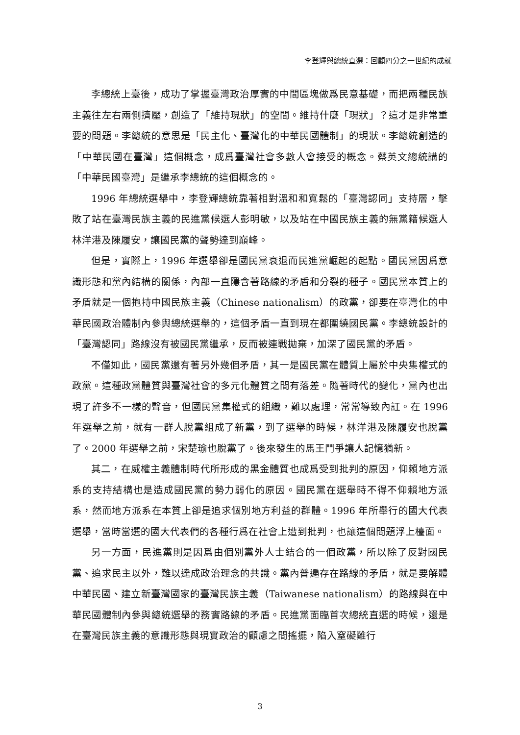李登輝與總統直選：回顧四分之一世紀的成就
李總統上臺後，成功了掌握臺灣政治厚實的中間區塊做爲民意基礎，而把兩種民族主義往左右兩側擠壓，創造了「維持現狀」的空間。維持什麼「現狀」？這才是非常重要的問題。李總統的意思是「民主化、臺灣化的中華民國體制」的現狀。李總統創造的「中華民國在臺灣」這個概念，成爲臺灣社會多數人會接受的概念。蔡英文總統講的「中華民國臺灣」是繼承李總統的這個概念的。
1996 年總統選舉中，李登輝總統靠著相對溫和和寬鬆的「臺灣認同」支持層，擊敗了站在臺灣民族主義的民進黨候選人彭明敏，以及站在中國民族主義的無黨籍候選人林洋港及陳履安，讓國民黨的聲勢達到巔峰。
但是，實際上，1996 年選舉卻是國民黨衰退而民進黨崛起的起點。國民黨因爲意識形態和黨內結構的關係，內部一直隱含著路線的矛盾和分裂的種子。國民黨本質上的矛盾就是一個抱持中國民族主義（Chinese nationalism）的政黨，卻要在臺灣化的中華民國政治體制內參與總統選舉的，這個矛盾一直到現在都圍繞國民黨。李總統設計的「臺灣認同」路線沒有被國民黨繼承，反而被連戰拋棄，加深了國民黨的矛盾。
不僅如此，國民黨還有著另外幾個矛盾，其一是國民黨在體質上屬於中央集權式的政黨。這種政黨體質與臺灣社會的多元化體質之間有落差。隨著時代的變化，黨內也出現了許多不一樣的聲音，但國民黨集權式的組織，難以處理，常常導致內訌。在 1996 年選舉之前，就有一群人脫黨組成了新黨，到了選舉的時候，林洋港及陳履安也脫黨了。2000 年選舉之前，宋楚瑜也脫黨了。後來發生的馬王鬥爭讓人記憶猶新。
其二，在威權主義體制時代所形成的黑金體質也成爲受到批判的原因，仰賴地方派系的支持結構也是造成國民黨的勢力弱化的原因。國民黨在選舉時不得不仰賴地方派系，然而地方派系在本質上卻是追求個別地方利益的群體。1996 年所舉行的國大代表選舉，當時當選的國大代表們的各種行爲在社會上遭到批判，也讓這個問題浮上檯面。
另一方面，民進黨則是因爲由個別黨外人士結合的一個政黨，所以除了反對國民黨、追求民主以外，難以達成政治理念的共識。黨內普遍存在路線的矛盾，就是要解體中華民國、建立新臺灣國家的臺灣民族主義（Taiwanese nationalism）的路線與在中華民國體制內參與總統選舉的務實路線的矛盾。民進黨面臨首次總統直選的時候，還是在臺灣民族主義的意識形態與現實政治的顧慮之間搖擺，陷入窒礙難行
3